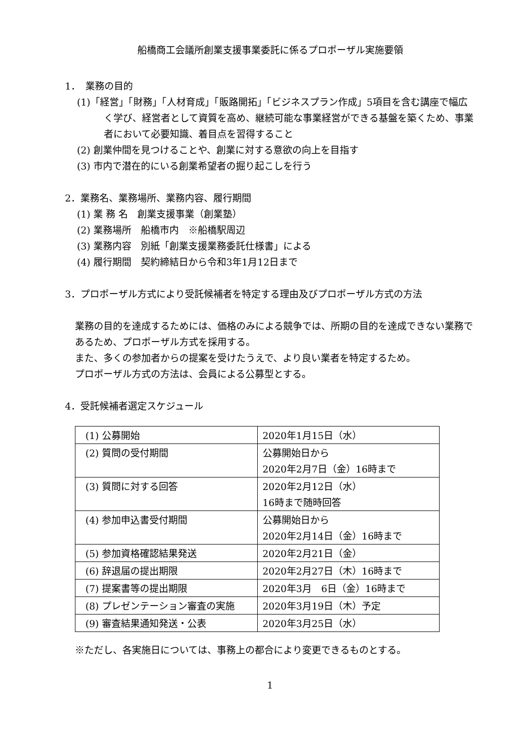船橋商工会議所創業支援事業委託に係るプロポーザル実施要領
1．　業務の目的
(1)「経営」「財務」「人材育成」「販路開拓」「ビジネスプラン作成」5項目を含む講座で幅広く学び、経営者として資質を高め、継続可能な事業経営ができる基盤を築くため、事業者において必要知識、着目点を習得すること
(2) 創業仲間を見つけることや、創業に対する意欲の向上を目指す
(3) 市内で潜在的にいる創業希望者の掘り起こしを行う
2．業務名、業務場所、業務内容、履行期間
(1) 業 務 名　創業支援事業（創業塾）
(2) 業務場所　船橋市内　※船橋駅周辺
(3) 業務内容　別紙「創業支援業務委託仕様書」による
(4) 履行期間　契約締結日から令和3年1月12日まで
3．プロポーザル方式により受託候補者を特定する理由及びプロポーザル方式の方法
業務の目的を達成するためには、価格のみによる競争では、所期の目的を達成できない業務であるため、プロポーザル方式を採用する。
また、多くの参加者からの提案を受けたうえで、より良い業者を特定するため。
プロポーザル方式の方法は、会員による公募型とする。
4．受託候補者選定スケジュール
| (1) 公募開始 | 2020年1月15日（水） |
| (2) 質問の受付期間 | 公募開始日から 2020年2月7日（金）16時まで |
| (3) 質問に対する回答 | 2020年2月12日（水） 16時まで随時回答 |
| (4) 参加申込書受付期間 | 公募開始日から 2020年2月14日（金）16時まで |
| (5) 参加資格確認結果発送 | 2020年2月21日（金） |
| (6) 辞退届の提出期限 | 2020年2月27日（木）16時まで |
| (7) 提案書等の提出期限 | 2020年3月 6日（金）16時まで |
| (8) プレゼンテーション審査の実施 | 2020年3月19日（木）予定 |
| (9) 審査結果通知発送・公表 | 2020年3月25日（水） |
※ただし、各実施日については、事務上の都合により変更できるものとする。
1